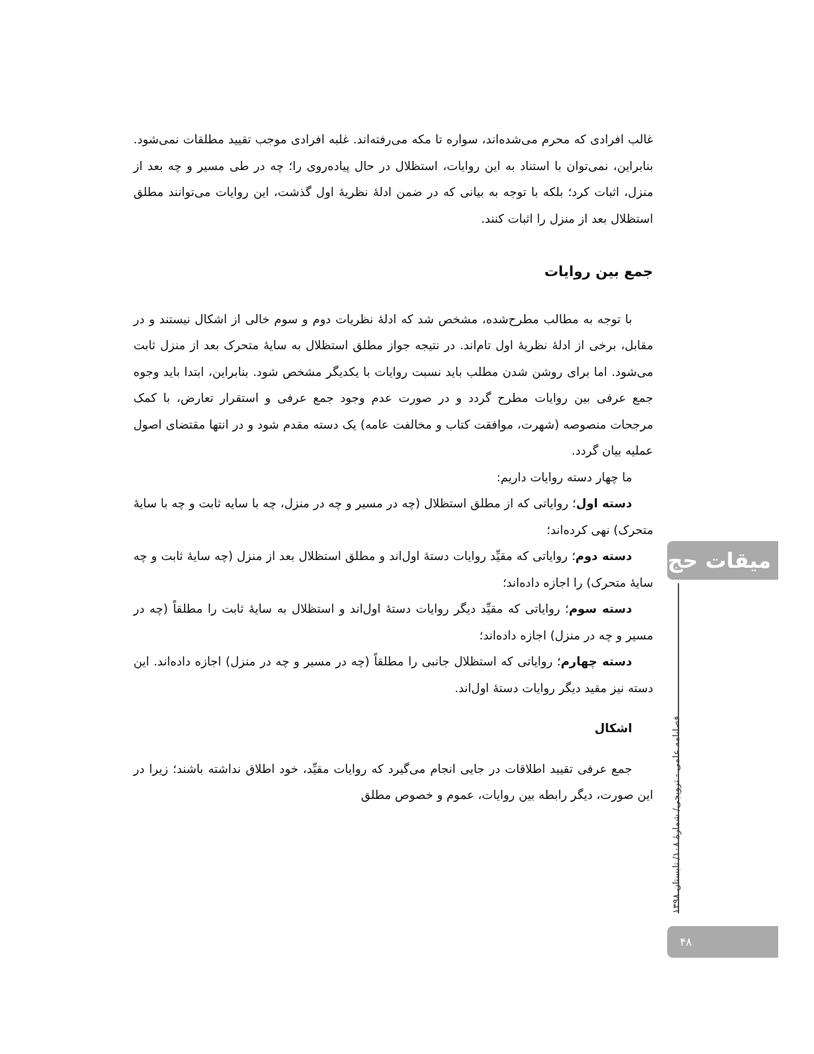غالب افرادی که محرم می‌شده‌اند، سواره تا مکه می‌رفته‌اند. غلبه افرادی موجب تقیید مطلقات نمی‌شود. بنابراین، نمی‌توان با استناد به این روایات، استظلال در حال پیاده‌روی را؛ چه در طی مسیر و چه بعد از منزل، اثبات کرد؛ بلکه با توجه به بیانی که در ضمن ادلهٔ نظریهٔ اول گذشت، این روایات می‌توانند مطلق استظلال بعد از منزل را اثبات کنند.
جمع بین روایات
با توجه به مطالب مطرح‌شده، مشخص شد که ادلهٔ نظریات دوم و سوم خالی از اشکال نیستند و در مقابل، برخی از ادلهٔ نظریهٔ اول تام‌اند. در نتیجه جواز مطلق استظلال به سایهٔ متحرک بعد از منزل ثابت می‌شود. اما برای روشن شدن مطلب باید نسبت روایات با یکدیگر مشخص شود. بنابراین، ابتدا باید وجوه جمع عرفی بین روایات مطرح گردد و در صورت عدم وجود جمع عرفی و استقرار تعارض، با کمک مرجحات منصوصه (شهرت، موافقت کتاب و مخالفت عامه) یک دسته مقدم شود و در انتها مقتضای اصول عملیه بیان گردد.
ما چهار دسته روایات داریم:
دسته اول؛ روایاتی که از مطلق استظلال (چه در مسیر و چه در منزل، چه با سایه ثابت و چه با سایهٔ متحرک) نهی کرده‌اند؛
دسته دوم؛ روایاتی که مقیِّد روایات دستهٔ اول‌اند و مطلق استظلال بعد از منزل (چه سایهٔ ثابت و چه سایهٔ متحرک) را اجازه داده‌اند؛
دسته سوم؛ روایاتی که مقیِّد دیگر روایات دستهٔ اول‌اند و استظلال به سایهٔ ثابت را مطلقاً (چه در مسیر و چه در منزل) اجازه داده‌اند؛
دسته چهارم؛ روایاتی که استظلال جانبی را مطلقاً (چه در مسیر و چه در منزل) اجازه داده‌اند. این دسته نیز مقید دیگر روایات دستهٔ اول‌اند.
اشکال
جمع عرفی تقیید اطلاقات در جایی انجام می‌گیرد که روایات مقیِّد، خود اطلاق نداشته باشند؛ زیرا در این صورت، دیگر رابطه بین روایات، عموم و خصوص مطلق
میقات حج
فصلنامه علمی - ترویجی/ شمارهٔ ۱۰۸/ تابستان ۱۳۹۸
۴۸